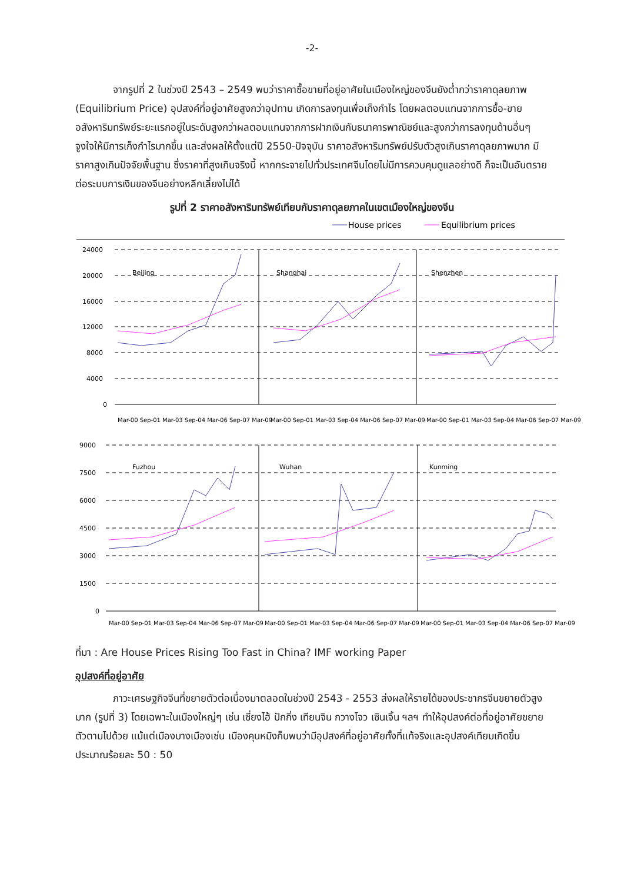-2-
จากรูปที่ 2 ในช่วงปี 2543 – 2549 พบว่าราคาซื้อขายที่อยู่อาศัยในเมืองใหญ่ของจีนยังต่ำกว่าราคาดุลยภาพ (Equilibrium Price) อุปสงค์ที่อยู่อาศัยสูงกว่าอุปทาน เกิดการลงทุนเพื่อเก็งกำไร โดยผลตอบแทนจากการซื้อ-ขายอสังหาริมทรัพย์ระยะแรกอยู่ในระดับสูงกว่าผลตอบแทนจากการฝากเงินกับธนาคารพาณิชย์และสูงกว่าการลงทุนด้านอื่นๆ จูงใจให้มีการเก็งกำไรมากขึ้น และส่งผลให้ตั้งแต่ปี 2550-ปัจจุบัน ราคาอสังหาริมทรัพย์ปรับตัวสูงเกินราคาดุลยภาพมาก มีราคาสูงเกินปัจจัยพื้นฐาน ซึ่งราคาที่สูงเกินจริงนี้ หากกระจายไปทั่วประเทศจีนโดยไม่มีการควบคุมดูแลอย่างดี ก็จะเป็นอันตรายต่อระบบการเงินของจีนอย่างหลีกเลี่ยงไม่ได้
รูปที่ 2 ราคาอสังหาริมทรัพย์เทียบกับราคาดุลยภาคในเขตเมืองใหญ่ของจีน
House prices
Equilibrium prices
24000
20000
16000
12000
8000
4000
0
9000
7500
6000
4500
3000
1500
0
Beijing
Shanghai
Shenzhen
Fuzhou
Wuhan
Kunming
Mar-00 Sep-01 Mar-03 Sep-04 Mar-06 Sep-07 Mar-09
Mar-00 Sep-01 Mar-03 Sep-04 Mar-06 Sep-07 Mar-09
Mar-00 Sep-01 Mar-03 Sep-04 Mar-06 Sep-07 Mar-09
Mar-00 Sep-01 Mar-03 Sep-04 Mar-06 Sep-07 Mar-09
Mar-00 Sep-01 Mar-03 Sep-04 Mar-06 Sep-07 Mar-09
Mar-00 Sep-01 Mar-03 Sep-04 Mar-06 Sep-07 Mar-09
ที่มา : Are House Prices Rising Too Fast in China? IMF working Paper
อุปสงค์ที่อยู่อาศัย
ภาวะเศรษฐกิจจีนที่ขยายตัวต่อเนื่องมาตลอดในช่วงปี 2543 - 2553 ส่งผลให้รายได้ของประชากรจีนขยายตัวสูงมาก (รูปที่ 3) โดยเฉพาะในเมืองใหญ่ๆ เช่น เซี่ยงไฮ้ ปักกิ่ง เทียนจิน กวางโจว เซินเจิ้น ฯลฯ ทำให้อุปสงค์ต่อที่อยู่อาศัยขยายตัวตามไปด้วย แม้แต่เมืองบางเมืองเช่น เมืองคุนหมิงก็บพบว่ามีอุปสงค์ที่อยู่อาศัยทั้งที่แท้จริงและอุปสงค์เทียมเกิดขึ้นประมาณร้อยละ 50 : 50